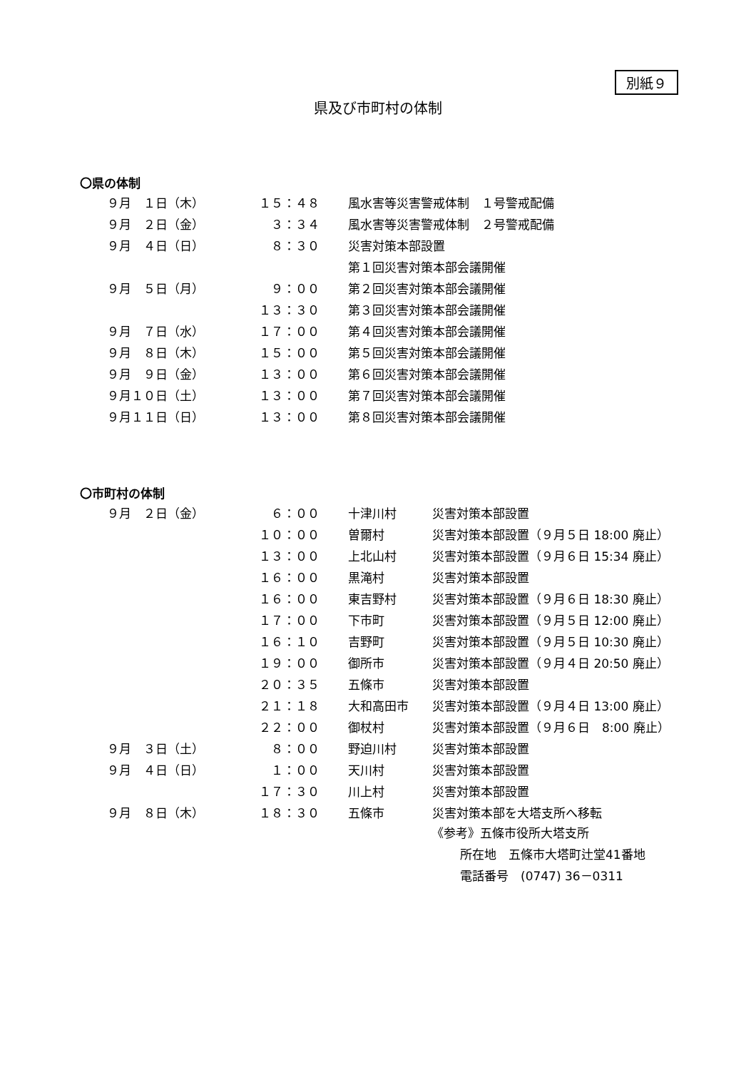別紙９
県及び市町村の体制
〇県の体制
| ９月 １日（木） | １５：４８ | 風水害等災害警戒体制 １号警戒配備 |
| ９月 ２日（金） | ３：３４ | 風水害等災害警戒体制 ２号警戒配備 |
| ９月 ４日（日） | ８：３０ | 災害対策本部設置 |
| | | 第１回災害対策本部会議開催 |
| ９月 ５日（月） | ９：００ | 第２回災害対策本部会議開催 |
| | １３：３０ | 第３回災害対策本部会議開催 |
| ９月 ７日（水） | １７：００ | 第４回災害対策本部会議開催 |
| ９月 ８日（木） | １５：００ | 第５回災害対策本部会議開催 |
| ９月 ９日（金） | １３：００ | 第６回災害対策本部会議開催 |
| ９月１０日（土） | １３：００ | 第７回災害対策本部会議開催 |
| ９月１１日（日） | １３：００ | 第８回災害対策本部会議開催 |
〇市町村の体制
| ９月 ２日（金） | ６：００ | 十津川村 | 災害対策本部設置 |
| | １０：００ | 曽爾村 | 災害対策本部設置（９月５日 18:00 廃止） |
| | １３：００ | 上北山村 | 災害対策本部設置（９月６日 15:34 廃止） |
| | １６：００ | 黒滝村 | 災害対策本部設置 |
| | １６：００ | 東吉野村 | 災害対策本部設置（９月６日 18:30 廃止） |
| | １７：００ | 下市町 | 災害対策本部設置（９月５日 12:00 廃止） |
| | １６：１０ | 吉野町 | 災害対策本部設置（９月５日 10:30 廃止） |
| | １９：００ | 御所市 | 災害対策本部設置（９月４日 20:50 廃止） |
| | ２０：３５ | 五條市 | 災害対策本部設置 |
| | ２１：１８ | 大和高田市 | 災害対策本部設置（９月４日 13:00 廃止） |
| | ２２：００ | 御杖村 | 災害対策本部設置（９月６日 8:00 廃止） |
| ９月 ３日（土） | ８：００ | 野迫川村 | 災害対策本部設置 |
| ９月 ４日（日） | １：００ | 天川村 | 災害対策本部設置 |
| | １７：３０ | 川上村 | 災害対策本部設置 |
| ９月 ８日（木） | １８：３０ | 五條市 | 災害対策本部を大塔支所へ移転 |
《参考》五條市役所大塔支所
所在地　五條市大塔町辻堂41番地
電話番号　(0747) 36－0311